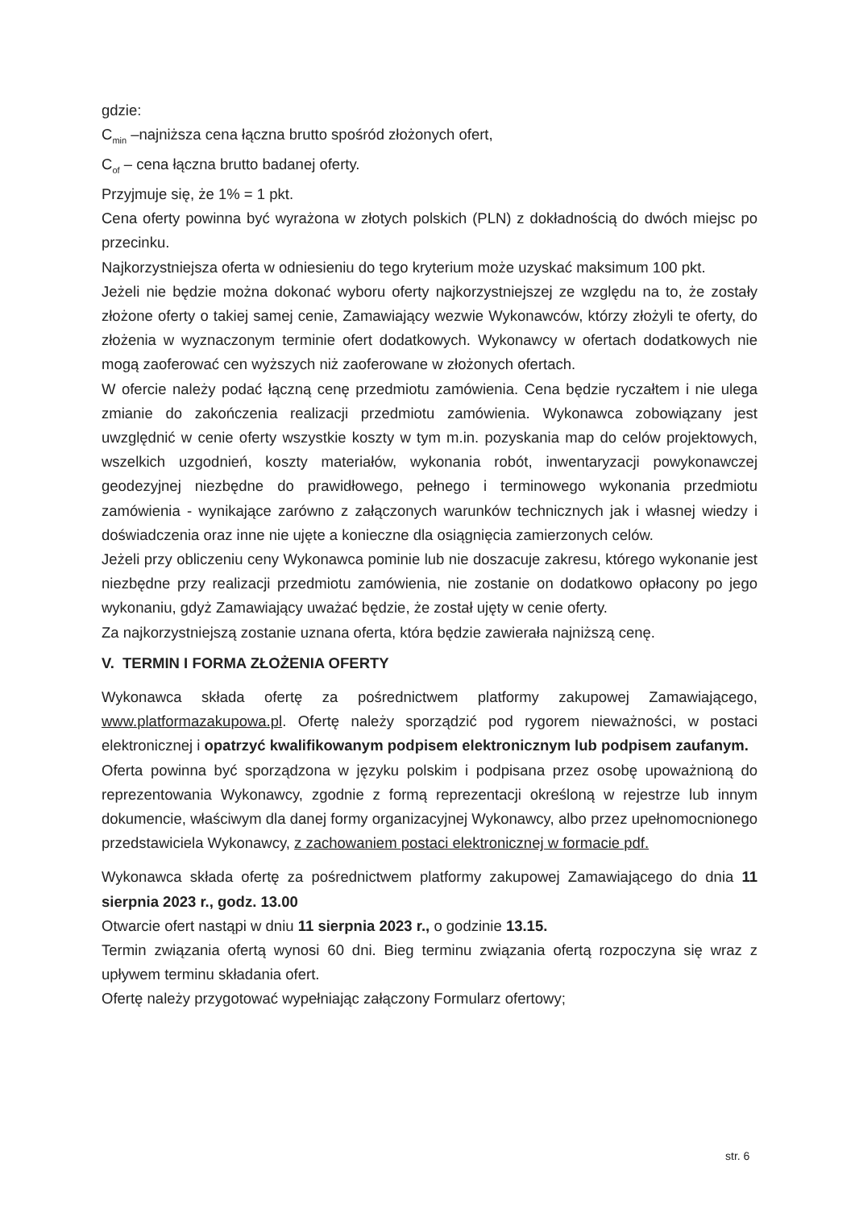gdzie:
C<sub>min</sub> –najniższa cena łączna brutto spośród złożonych ofert,
C<sub>of</sub> – cena łączna brutto badanej oferty.
Przyjmuje się, że 1% = 1 pkt.
Cena oferty powinna być wyrażona w złotych polskich (PLN) z dokładnością do dwóch miejsc po przecinku.
Najkorzystniejsza oferta w odniesieniu do tego kryterium może uzyskać maksimum 100 pkt.
Jeżeli nie będzie można dokonać wyboru oferty najkorzystniejszej ze względu na to, że zostały złożone oferty o takiej samej cenie, Zamawiający wezwie Wykonawców, którzy złożyli te oferty, do złożenia w wyznaczonym terminie ofert dodatkowych. Wykonawcy w ofertach dodatkowych nie mogą zaoferować cen wyższych niż zaoferowane w złożonych ofertach.
W ofercie należy podać łączną cenę przedmiotu zamówienia. Cena będzie ryczałtem i nie ulega zmianie do zakończenia realizacji przedmiotu zamówienia. Wykonawca zobowiązany jest uwzględnić w cenie oferty wszystkie koszty w tym m.in. pozyskania map do celów projektowych, wszelkich uzgodnień, koszty materiałów, wykonania robót, inwentaryzacji powykonawczej geodezyjnej niezbędne do prawidłowego, pełnego i terminowego wykonania przedmiotu zamówienia - wynikające zarówno z załączonych warunków technicznych jak i własnej wiedzy i doświadczenia oraz inne nie ujęte a konieczne dla osiągnięcia zamierzonych celów.
Jeżeli przy obliczeniu ceny Wykonawca pominie lub nie doszacuje zakresu, którego wykonanie jest niezbędne przy realizacji przedmiotu zamówienia, nie zostanie on dodatkowo opłacony po jego wykonaniu, gdyż Zamawiający uważać będzie, że został ujęty w cenie oferty.
Za najkorzystniejszą zostanie uznana oferta, która będzie zawierała najniższą cenę.
V. TERMIN I FORMA ZŁOŻENIA OFERTY
Wykonawca składa ofertę za pośrednictwem platformy zakupowej Zamawiającego, www.platformazakupowa.pl. Ofertę należy sporządzić pod rygorem nieważności, w postaci elektronicznej i opatrzyć kwalifikowanym podpisem elektronicznym lub podpisem zaufanym.
Oferta powinna być sporządzona w języku polskim i podpisana przez osobę upoważnioną do reprezentowania Wykonawcy, zgodnie z formą reprezentacji określoną w rejestrze lub innym dokumencie, właściwym dla danej formy organizacyjnej Wykonawcy, albo przez upełnomocnionego przedstawiciela Wykonawcy, z zachowaniem postaci elektronicznej w formacie pdf.
Wykonawca składa ofertę za pośrednictwem platformy zakupowej Zamawiającego do dnia 11 sierpnia 2023 r., godz. 13.00
Otwarcie ofert nastąpi w dniu 11 sierpnia 2023 r., o godzinie 13.15.
Termin związania ofertą wynosi 60 dni. Bieg terminu związania ofertą rozpoczyna się wraz z upływem terminu składania ofert.
Ofertę należy przygotować wypełniając załączony Formularz ofertowy;
str. 6